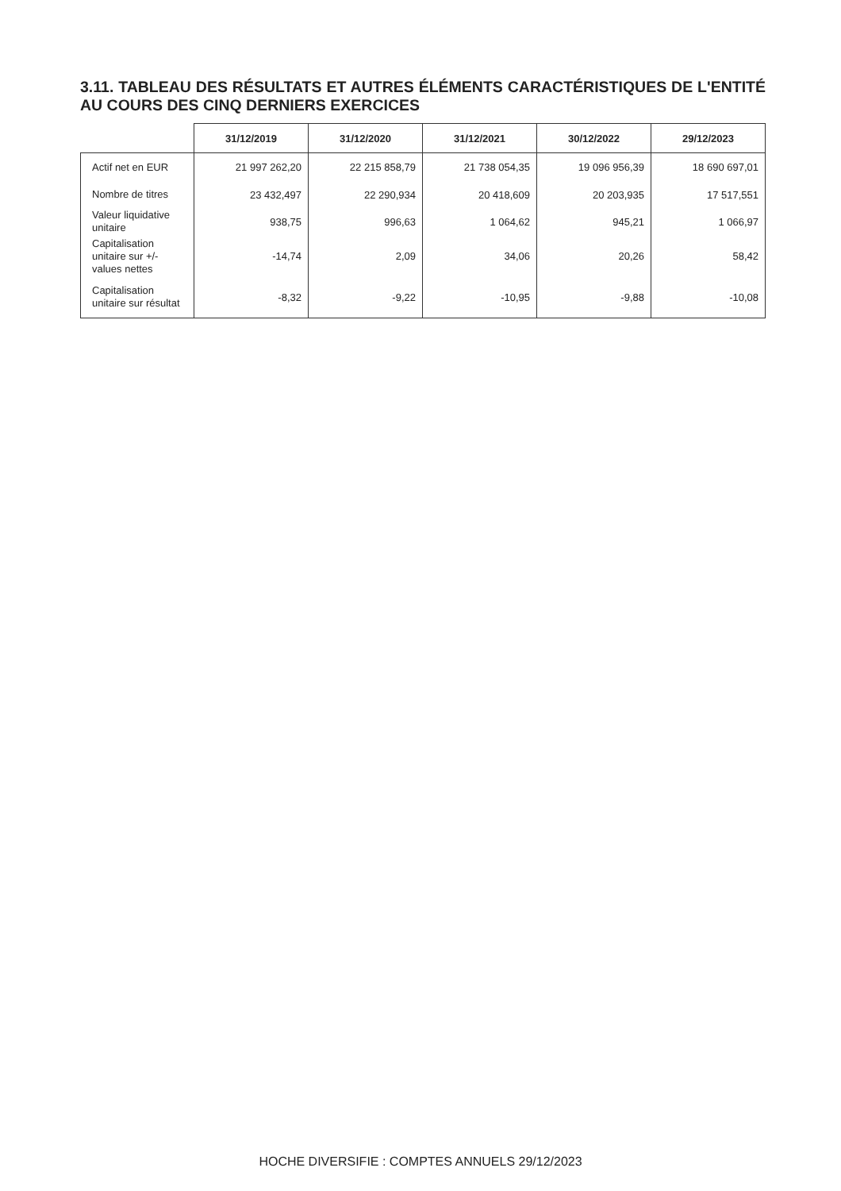3.11. TABLEAU DES RÉSULTATS ET AUTRES ÉLÉMENTS CARACTÉRISTIQUES DE L'ENTITÉ AU COURS DES CINQ DERNIERS EXERCICES
| | 31/12/2019 | 31/12/2020 | 31/12/2021 | 30/12/2022 | 29/12/2023 |
| --- | --- | --- | --- | --- | --- |
| Actif net en EUR | 21 997 262,20 | 22 215 858,79 | 21 738 054,35 | 19 096 956,39 | 18 690 697,01 |
| Nombre de titres | 23 432,497 | 22 290,934 | 20 418,609 | 20 203,935 | 17 517,551 |
| Valeur liquidative unitaire | 938,75 | 996,63 | 1 064,62 | 945,21 | 1 066,97 |
| Capitalisation unitaire sur +/- values nettes | -14,74 | 2,09 | 34,06 | 20,26 | 58,42 |
| Capitalisation unitaire sur résultat | -8,32 | -9,22 | -10,95 | -9,88 | -10,08 |
HOCHE DIVERSIFIE : COMPTES ANNUELS 29/12/2023